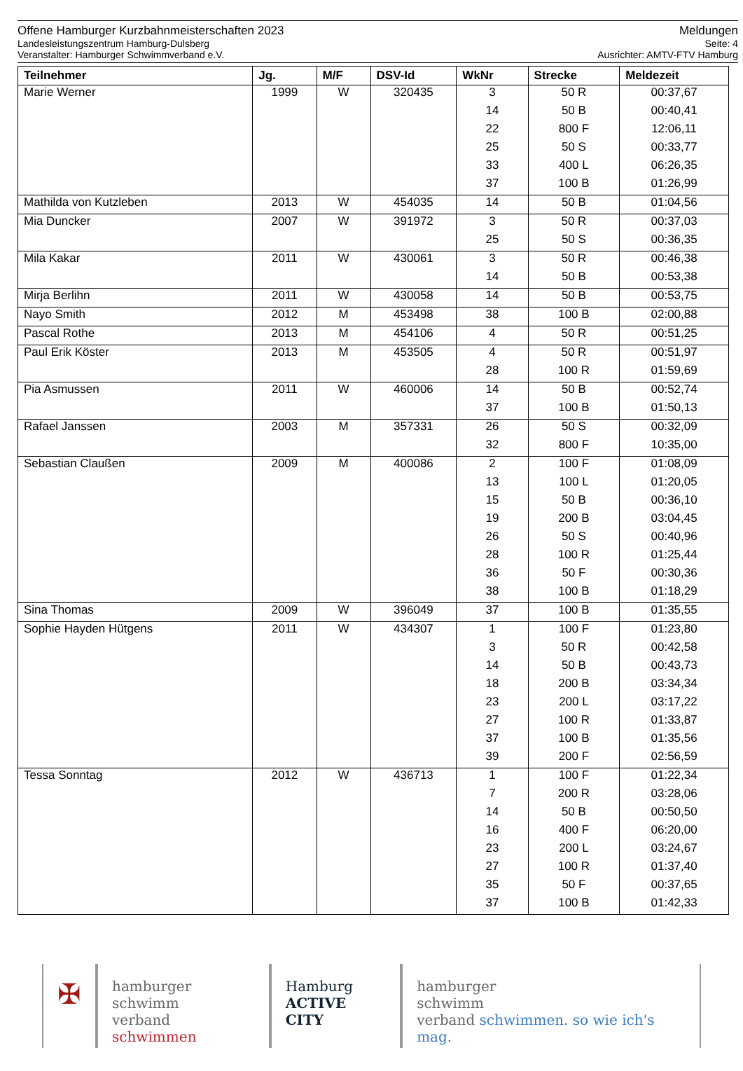Offene Hamburger Kurzbahnmeisterschaften 2023 Meldungen
Landesleistungszentrum Hamburg-Dulsberg Seite: 4
Veranstalter: Hamburger Schwimmverband e.V. Ausrichter: AMTV-FTV Hamburg
| Teilnehmer | Jg. | M/F | DSV-Id | WkNr | Strecke | Meldezeit |
| --- | --- | --- | --- | --- | --- | --- |
| Marie Werner | 1999 | W | 320435 | 3 | 50 R | 00:37,67 |
| | | | | 14 | 50 B | 00:40,41 |
| | | | | 22 | 800 F | 12:06,11 |
| | | | | 25 | 50 S | 00:33,77 |
| | | | | 33 | 400 L | 06:26,35 |
| | | | | 37 | 100 B | 01:26,99 |
| Mathilda von Kutzleben | 2013 | W | 454035 | 14 | 50 B | 01:04,56 |
| Mia Duncker | 2007 | W | 391972 | 3 | 50 R | 00:37,03 |
| | | | | 25 | 50 S | 00:36,35 |
| Mila Kakar | 2011 | W | 430061 | 3 | 50 R | 00:46,38 |
| | | | | 14 | 50 B | 00:53,38 |
| Mirja Berlihn | 2011 | W | 430058 | 14 | 50 B | 00:53,75 |
| Nayo Smith | 2012 | M | 453498 | 38 | 100 B | 02:00,88 |
| Pascal Rothe | 2013 | M | 454106 | 4 | 50 R | 00:51,25 |
| Paul Erik Köster | 2013 | M | 453505 | 4 | 50 R | 00:51,97 |
| | | | | 28 | 100 R | 01:59,69 |
| Pia Asmussen | 2011 | W | 460006 | 14 | 50 B | 00:52,74 |
| | | | | 37 | 100 B | 01:50,13 |
| Rafael Janssen | 2003 | M | 357331 | 26 | 50 S | 00:32,09 |
| | | | | 32 | 800 F | 10:35,00 |
| Sebastian Claußen | 2009 | M | 400086 | 2 | 100 F | 01:08,09 |
| | | | | 13 | 100 L | 01:20,05 |
| | | | | 15 | 50 B | 00:36,10 |
| | | | | 19 | 200 B | 03:04,45 |
| | | | | 26 | 50 S | 00:40,96 |
| | | | | 28 | 100 R | 01:25,44 |
| | | | | 36 | 50 F | 00:30,36 |
| | | | | 38 | 100 B | 01:18,29 |
| Sina Thomas | 2009 | W | 396049 | 37 | 100 B | 01:35,55 |
| Sophie Hayden Hütgens | 2011 | W | 434307 | 1 | 100 F | 01:23,80 |
| | | | | 3 | 50 R | 00:42,58 |
| | | | | 14 | 50 B | 00:43,73 |
| | | | | 18 | 200 B | 03:34,34 |
| | | | | 23 | 200 L | 03:17,22 |
| | | | | 27 | 100 R | 01:33,87 |
| | | | | 37 | 100 B | 01:35,56 |
| | | | | 39 | 200 F | 02:56,59 |
| Tessa Sonntag | 2012 | W | 436713 | 1 | 100 F | 01:22,34 |
| | | | | 7 | 200 R | 03:28,06 |
| | | | | 14 | 50 B | 00:50,50 |
| | | | | 16 | 400 F | 06:20,00 |
| | | | | 23 | 200 L | 03:24,67 |
| | | | | 27 | 100 R | 01:37,40 |
| | | | | 35 | 50 F | 00:37,65 |
| | | | | 37 | 100 B | 01:42,33 |
✠
hamburger
schwimm
verband schwimmen
Hamburg
ACTIVE CITY
hamburger
schwimm
verband schwimmen. so wie ich's mag.